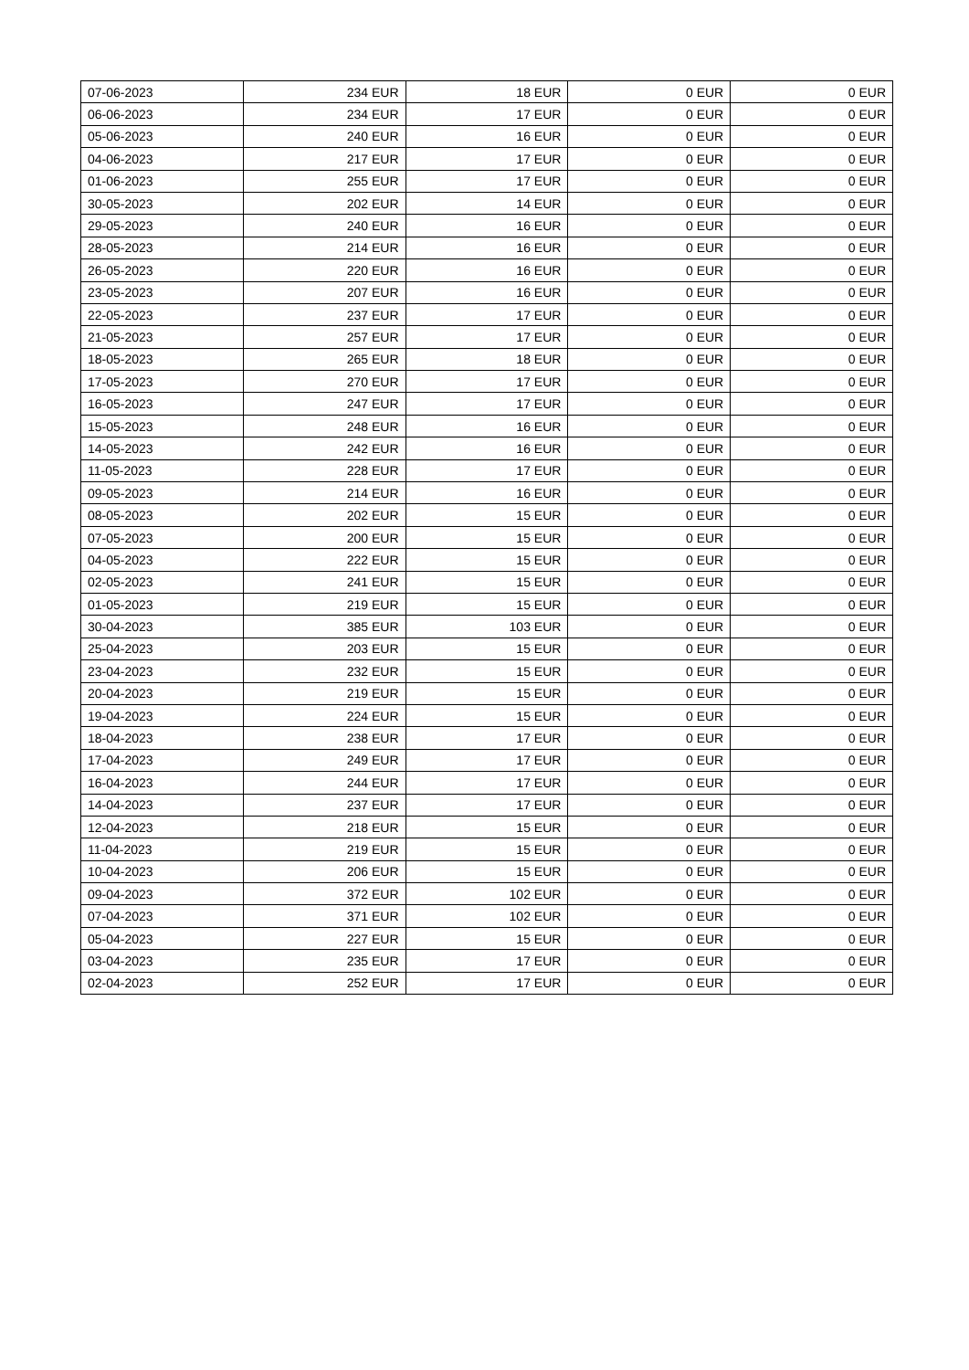| 07-06-2023 | 234 EUR | 18 EUR | 0 EUR | 0 EUR |
| 06-06-2023 | 234 EUR | 17 EUR | 0 EUR | 0 EUR |
| 05-06-2023 | 240 EUR | 16 EUR | 0 EUR | 0 EUR |
| 04-06-2023 | 217 EUR | 17 EUR | 0 EUR | 0 EUR |
| 01-06-2023 | 255 EUR | 17 EUR | 0 EUR | 0 EUR |
| 30-05-2023 | 202 EUR | 14 EUR | 0 EUR | 0 EUR |
| 29-05-2023 | 240 EUR | 16 EUR | 0 EUR | 0 EUR |
| 28-05-2023 | 214 EUR | 16 EUR | 0 EUR | 0 EUR |
| 26-05-2023 | 220 EUR | 16 EUR | 0 EUR | 0 EUR |
| 23-05-2023 | 207 EUR | 16 EUR | 0 EUR | 0 EUR |
| 22-05-2023 | 237 EUR | 17 EUR | 0 EUR | 0 EUR |
| 21-05-2023 | 257 EUR | 17 EUR | 0 EUR | 0 EUR |
| 18-05-2023 | 265 EUR | 18 EUR | 0 EUR | 0 EUR |
| 17-05-2023 | 270 EUR | 17 EUR | 0 EUR | 0 EUR |
| 16-05-2023 | 247 EUR | 17 EUR | 0 EUR | 0 EUR |
| 15-05-2023 | 248 EUR | 16 EUR | 0 EUR | 0 EUR |
| 14-05-2023 | 242 EUR | 16 EUR | 0 EUR | 0 EUR |
| 11-05-2023 | 228 EUR | 17 EUR | 0 EUR | 0 EUR |
| 09-05-2023 | 214 EUR | 16 EUR | 0 EUR | 0 EUR |
| 08-05-2023 | 202 EUR | 15 EUR | 0 EUR | 0 EUR |
| 07-05-2023 | 200 EUR | 15 EUR | 0 EUR | 0 EUR |
| 04-05-2023 | 222 EUR | 15 EUR | 0 EUR | 0 EUR |
| 02-05-2023 | 241 EUR | 15 EUR | 0 EUR | 0 EUR |
| 01-05-2023 | 219 EUR | 15 EUR | 0 EUR | 0 EUR |
| 30-04-2023 | 385 EUR | 103 EUR | 0 EUR | 0 EUR |
| 25-04-2023 | 203 EUR | 15 EUR | 0 EUR | 0 EUR |
| 23-04-2023 | 232 EUR | 15 EUR | 0 EUR | 0 EUR |
| 20-04-2023 | 219 EUR | 15 EUR | 0 EUR | 0 EUR |
| 19-04-2023 | 224 EUR | 15 EUR | 0 EUR | 0 EUR |
| 18-04-2023 | 238 EUR | 17 EUR | 0 EUR | 0 EUR |
| 17-04-2023 | 249 EUR | 17 EUR | 0 EUR | 0 EUR |
| 16-04-2023 | 244 EUR | 17 EUR | 0 EUR | 0 EUR |
| 14-04-2023 | 237 EUR | 17 EUR | 0 EUR | 0 EUR |
| 12-04-2023 | 218 EUR | 15 EUR | 0 EUR | 0 EUR |
| 11-04-2023 | 219 EUR | 15 EUR | 0 EUR | 0 EUR |
| 10-04-2023 | 206 EUR | 15 EUR | 0 EUR | 0 EUR |
| 09-04-2023 | 372 EUR | 102 EUR | 0 EUR | 0 EUR |
| 07-04-2023 | 371 EUR | 102 EUR | 0 EUR | 0 EUR |
| 05-04-2023 | 227 EUR | 15 EUR | 0 EUR | 0 EUR |
| 03-04-2023 | 235 EUR | 17 EUR | 0 EUR | 0 EUR |
| 02-04-2023 | 252 EUR | 17 EUR | 0 EUR | 0 EUR |